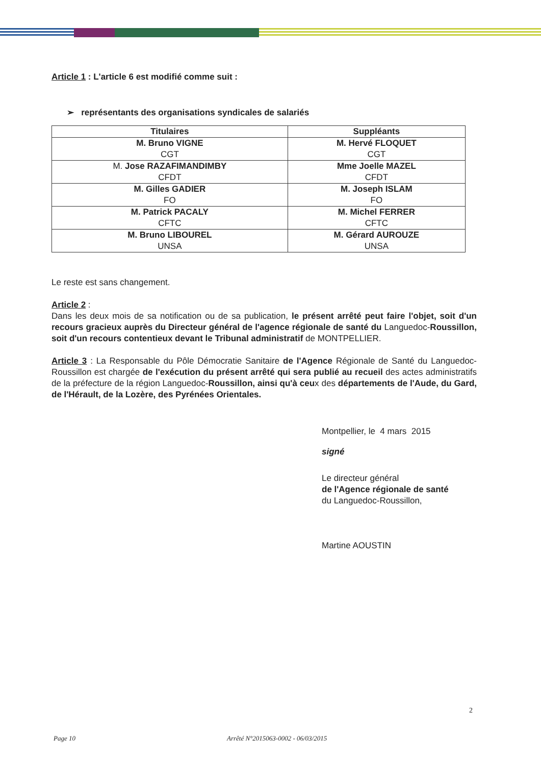Article 1 : L'article 6 est modifié comme suit :
➢ représentants des organisations syndicales de salariés
| Titulaires | Suppléants |
| --- | --- |
| M. Bruno VIGNE CGT | M. Hervé FLOQUET CGT |
| M. Jose RAZAFIMANDIMBY CFDT | Mme Joelle MAZEL CFDT |
| M. Gilles GADIER FO | M. Joseph ISLAM FO |
| M. Patrick PACALY CFTC | M. Michel FERRER CFTC |
| M. Bruno LIBOUREL UNSA | M. Gérard AUROUZE UNSA |
Le reste est sans changement.
Article 2 :
Dans les deux mois de sa notification ou de sa publication, le présent arrêté peut faire l'objet, soit d'un recours gracieux auprès du Directeur général de l'agence régionale de santé du Languedoc-Roussillon, soit d'un recours contentieux devant le Tribunal administratif de MONTPELLIER.
Article 3 : La Responsable du Pôle Démocratie Sanitaire de l'Agence Régionale de Santé du Languedoc-Roussillon est chargée de l'exécution du présent arrêté qui sera publié au recueil des actes administratifs de la préfecture de la région Languedoc-Roussillon, ainsi qu'à ceux des départements de l'Aude, du Gard, de l'Hérault, de la Lozère, des Pyrénées Orientales.
Montpellier, le 4 mars 2015
signé
Le directeur général
de l'Agence régionale de santé
du Languedoc-Roussillon,
Martine AOUSTIN
2
Page 10 Arrêté N°2015063-0002 - 06/03/2015